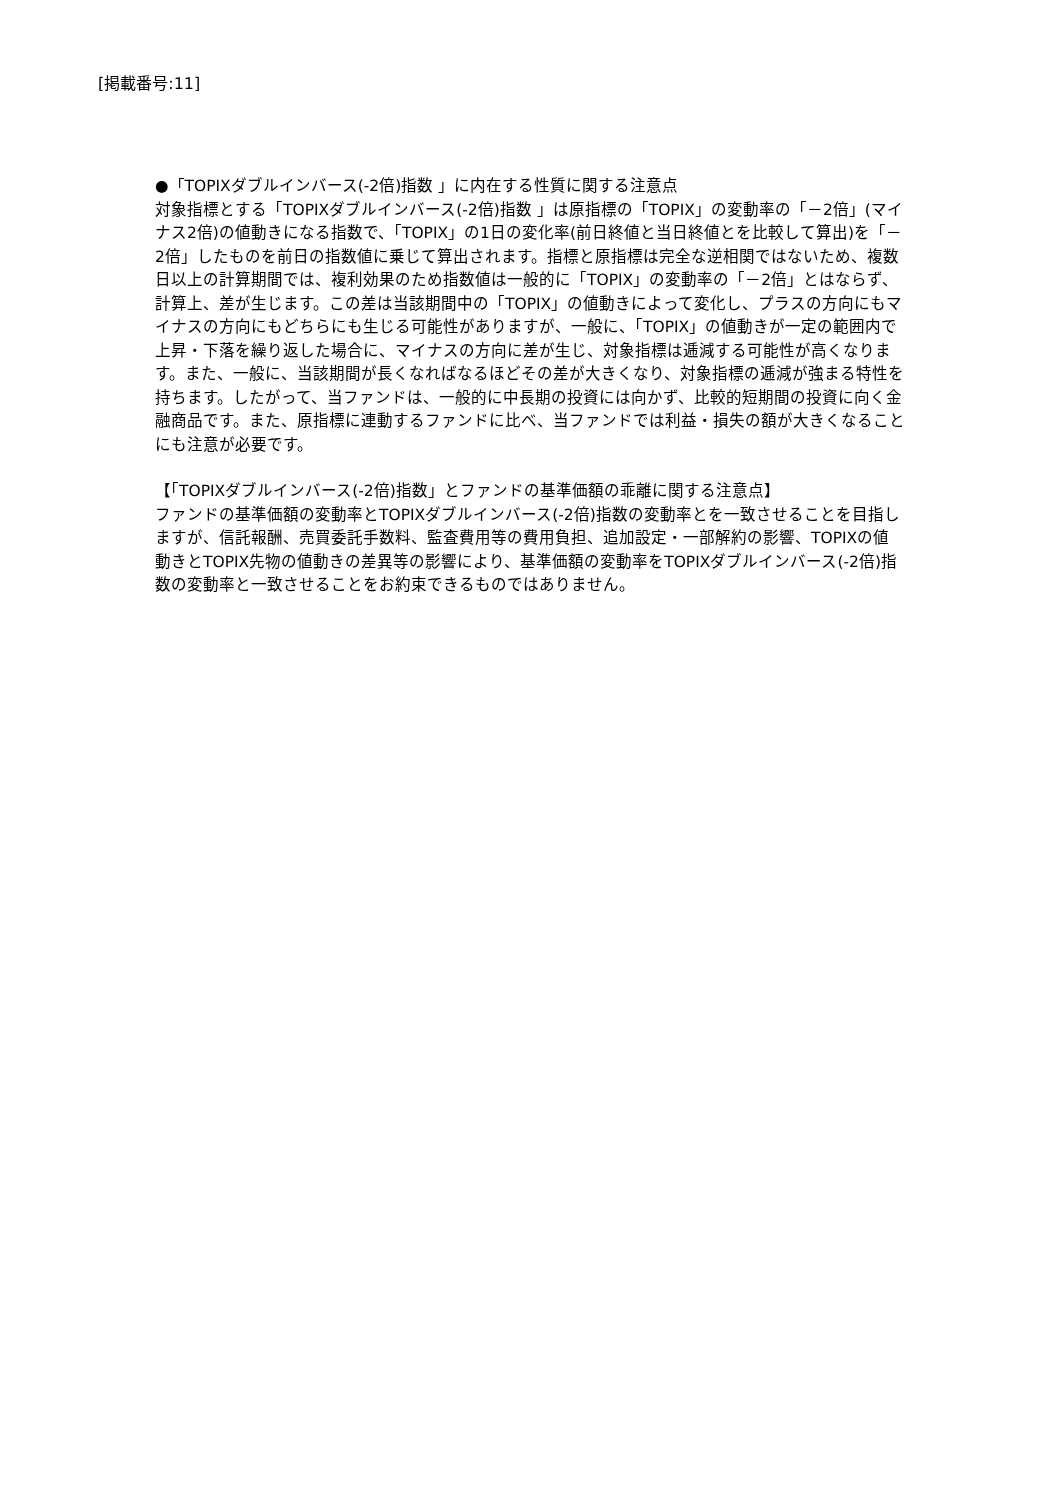[掲載番号:11]
●「TOPIXダブルインバース(-2倍)指数 」に内在する性質に関する注意点
対象指標とする「TOPIXダブルインバース(-2倍)指数 」は原指標の「TOPIX」の変動率の「－2倍」(マイナス2倍)の値動きになる指数で、「TOPIX」の1日の変化率(前日終値と当日終値とを比較して算出)を「－2倍」したものを前日の指数値に乗じて算出されます。指標と原指標は完全な逆相関ではないため、複数日以上の計算期間では、複利効果のため指数値は一般的に「TOPIX」の変動率の「－2倍」とはならず、計算上、差が生じます。この差は当該期間中の「TOPIX」の値動きによって変化し、プラスの方向にもマイナスの方向にもどちらにも生じる可能性がありますが、一般に、「TOPIX」の値動きが一定の範囲内で上昇・下落を繰り返した場合に、マイナスの方向に差が生じ、対象指標は逓減する可能性が高くなります。また、一般に、当該期間が長くなればなるほどその差が大きくなり、対象指標の逓減が強まる特性を持ちます。したがって、当ファンドは、一般的に中長期の投資には向かず、比較的短期間の投資に向く金融商品です。また、原指標に連動するファンドに比べ、当ファンドでは利益・損失の額が大きくなることにも注意が必要です。
【「TOPIXダブルインバース(-2倍)指数」とファンドの基準価額の乖離に関する注意点】
ファンドの基準価額の変動率とTOPIXダブルインバース(-2倍)指数の変動率とを一致させることを目指しますが、信託報酬、売買委託手数料、監査費用等の費用負担、追加設定・一部解約の影響、TOPIXの値動きとTOPIX先物の値動きの差異等の影響により、基準価額の変動率をTOPIXダブルインバース(-2倍)指数の変動率と一致させることをお約束できるものではありません。